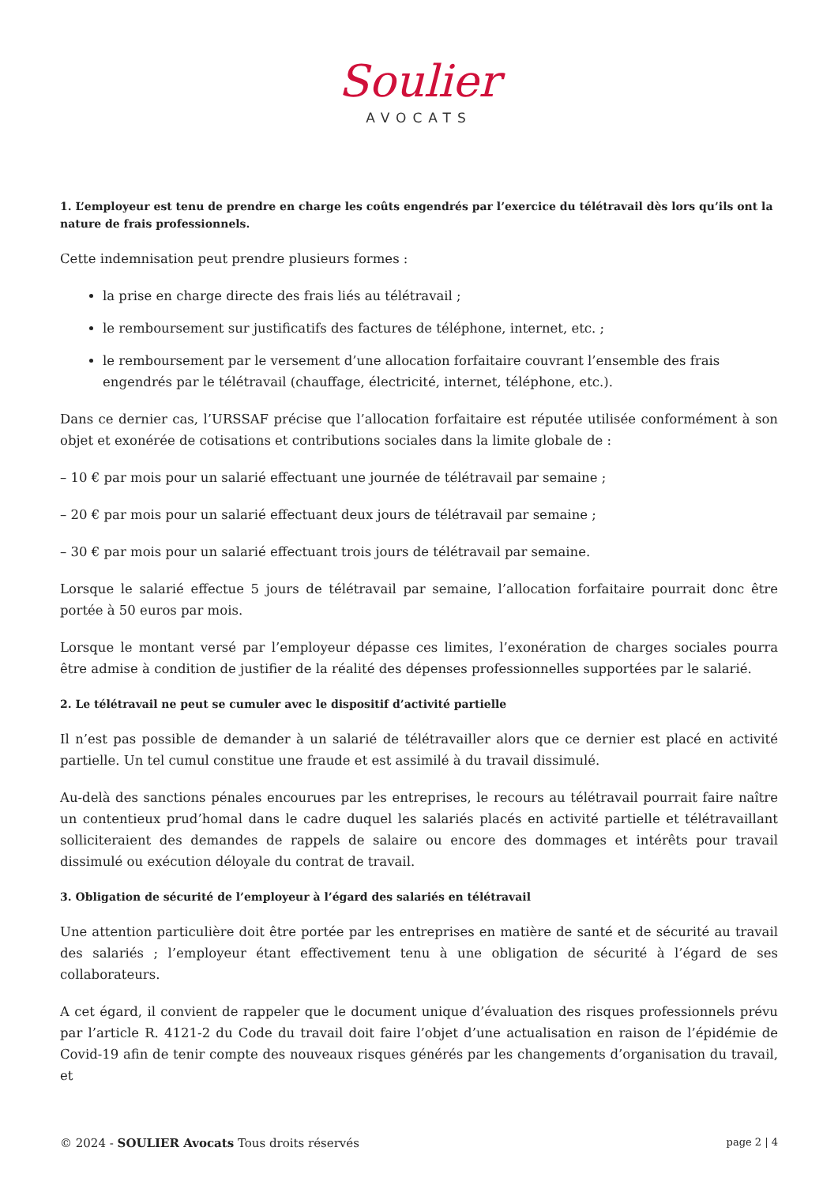Soulier
AVOCATS
1. L’employeur est tenu de prendre en charge les coûts engendrés par l’exercice du télétravail dès lors qu’ils ont la nature de frais professionnels.
Cette indemnisation peut prendre plusieurs formes :
la prise en charge directe des frais liés au télétravail ;
le remboursement sur justificatifs des factures de téléphone, internet, etc. ;
le remboursement par le versement d’une allocation forfaitaire couvrant l’ensemble des frais engendrés par le télétravail (chauffage, électricité, internet, téléphone, etc.).
Dans ce dernier cas, l’URSSAF précise que l’allocation forfaitaire est réputée utilisée conformément à son objet et exonérée de cotisations et contributions sociales dans la limite globale de :
– 10 € par mois pour un salarié effectuant une journée de télétravail par semaine ;
– 20 € par mois pour un salarié effectuant deux jours de télétravail par semaine ;
– 30 € par mois pour un salarié effectuant trois jours de télétravail par semaine.
Lorsque le salarié effectue 5 jours de télétravail par semaine, l’allocation forfaitaire pourrait donc être portée à 50 euros par mois.
Lorsque le montant versé par l’employeur dépasse ces limites, l’exonération de charges sociales pourra être admise à condition de justifier de la réalité des dépenses professionnelles supportées par le salarié.
2. Le télétravail ne peut se cumuler avec le dispositif d’activité partielle
Il n’est pas possible de demander à un salarié de télétravailler alors que ce dernier est placé en activité partielle. Un tel cumul constitue une fraude et est assimilé à du travail dissimulé.
Au-delà des sanctions pénales encourues par les entreprises, le recours au télétravail pourrait faire naître un contentieux prud’homal dans le cadre duquel les salariés placés en activité partielle et télétravaillant solliciteraient des demandes de rappels de salaire ou encore des dommages et intérêts pour travail dissimulé ou exécution déloyale du contrat de travail.
3. Obligation de sécurité de l’employeur à l’égard des salariés en télétravail
Une attention particulière doit être portée par les entreprises en matière de santé et de sécurité au travail des salariés ; l’employeur étant effectivement tenu à une obligation de sécurité à l’égard de ses collaborateurs.
A cet égard, il convient de rappeler que le document unique d’évaluation des risques professionnels prévu par l’article R. 4121-2 du Code du travail doit faire l’objet d’une actualisation en raison de l’épidémie de Covid-19 afin de tenir compte des nouveaux risques générés par les changements d’organisation du travail, et
© 2024 - SOULIER Avocats Tous droits réservés page 2 | 4